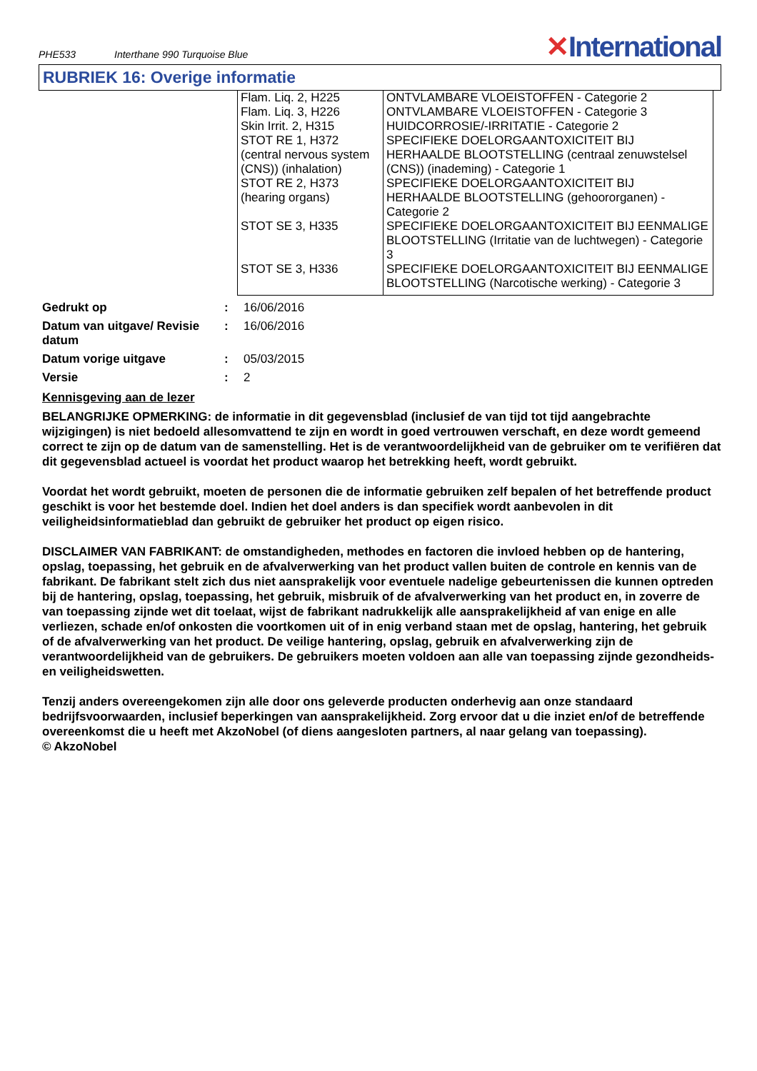PHE533 Interthane 990 Turquoise Blue
✕International
RUBRIEK 16: Overige informatie
| Flam. Liq. 2, H225 | ONTVLAMBARE VLOEISTOFFEN - Categorie 2 |
| Flam. Liq. 3, H226 | ONTVLAMBARE VLOEISTOFFEN - Categorie 3 |
| Skin Irrit. 2, H315 | HUIDCORROSIE/-IRRITATIE - Categorie 2 |
| STOT RE 1, H372 (central nervous system (CNS)) (inhalation) | SPECIFIEKE DOELORGAANTOXICITEIT BIJ HERHAALDE BLOOTSTELLING (centraal zenuwstelsel (CNS)) (inademing) - Categorie 1 |
| STOT RE 2, H373 (hearing organs) | SPECIFIEKE DOELORGAANTOXICITEIT BIJ HERHAALDE BLOOTSTELLING (gehoororganen) - Categorie 2 |
| STOT SE 3, H335 | SPECIFIEKE DOELORGAANTOXICITEIT BIJ EENMALIGE BLOOTSTELLING (Irritatie van de luchtwegen) - Categorie 3 |
| STOT SE 3, H336 | SPECIFIEKE DOELORGAANTOXICITEIT BIJ EENMALIGE BLOOTSTELLING (Narcotische werking) - Categorie 3 |
| Gedrukt op | : | 16/06/2016 |
| Datum van uitgave/ Revisie datum | : | 16/06/2016 |
| Datum vorige uitgave | : | 05/03/2015 |
| Versie | : | 2 |
Kennisgeving aan de lezer
BELANGRIJKE OPMERKING: de informatie in dit gegevensblad (inclusief de van tijd tot tijd aangebrachte wijzigingen) is niet bedoeld allesomvattend te zijn en wordt in goed vertrouwen verschaft, en deze wordt gemeend correct te zijn op de datum van de samenstelling. Het is de verantwoordelijkheid van de gebruiker om te verifiëren dat dit gegevensblad actueel is voordat het product waarop het betrekking heeft, wordt gebruikt.
Voordat het wordt gebruikt, moeten de personen die de informatie gebruiken zelf bepalen of het betreffende product geschikt is voor het bestemde doel. Indien het doel anders is dan specifiek wordt aanbevolen in dit veiligheidsinformatieblad dan gebruikt de gebruiker het product op eigen risico.
DISCLAIMER VAN FABRIKANT: de omstandigheden, methodes en factoren die invloed hebben op de hantering, opslag, toepassing, het gebruik en de afvalverwerking van het product vallen buiten de controle en kennis van de fabrikant. De fabrikant stelt zich dus niet aansprakelijk voor eventuele nadelige gebeurtenissen die kunnen optreden bij de hantering, opslag, toepassing, het gebruik, misbruik of de afvalverwerking van het product en, in zoverre de van toepassing zijnde wet dit toelaat, wijst de fabrikant nadrukkelijk alle aansprakelijkheid af van enige en alle verliezen, schade en/of onkosten die voortkomen uit of in enig verband staan met de opslag, hantering, het gebruik of de afvalverwerking van het product. De veilige hantering, opslag, gebruik en afvalverwerking zijn de verantwoordelijkheid van de gebruikers. De gebruikers moeten voldoen aan alle van toepassing zijnde gezondheids- en veiligheidswetten.
Tenzij anders overeengekomen zijn alle door ons geleverde producten onderhevig aan onze standaard bedrijfsvoorwaarden, inclusief beperkingen van aansprakelijkheid. Zorg ervoor dat u die inziet en/of de betreffende overeenkomst die u heeft met AkzoNobel (of diens aangesloten partners, al naar gelang van toepassing).
© AkzoNobel